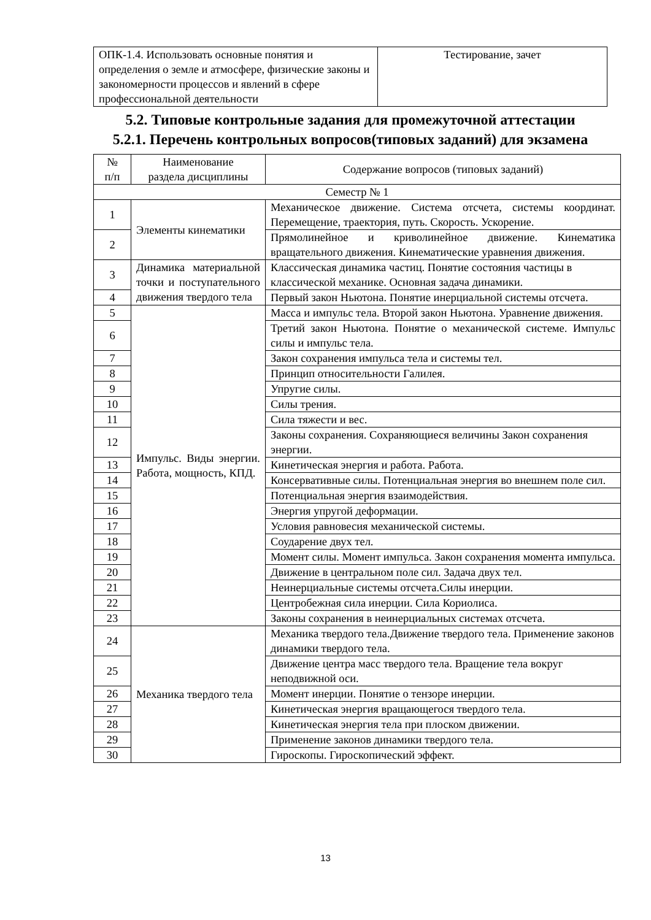| ОПК-1.4. Использовать основные понятия и определения о земле и атмосфере, физические законы и закономерности процессов и явлений в сфере профессиональной деятельности | Тестирование, зачет |
5.2. Типовые контрольные задания для промежуточной аттестации
5.2.1. Перечень контрольных вопросов(типовых заданий) для экзамена
| № п/п | Наименование раздела дисциплины | Содержание вопросов (типовых заданий) |
| --- | --- | --- |
| Семестр № 1 | | |
| 1 | Элементы кинематики | Механическое движение. Система отсчета, системы координат. Перемещение, траектория, путь. Скорость. Ускорение. |
| 2 | | Прямолинейное и криволинейное движение. Кинематика вращательного движения. Кинематические уравнения движения. |
| 3 | Динамика материальной точки и поступательного движения твердого тела | Классическая динамика частиц. Понятие состояния частицы в классической механике. Основная задача динамики. |
| 4 | | Первый закон Ньютона. Понятие инерциальной системы отсчета. |
| 5 | Импульс. Виды энергии. Работа, мощность, КПД. | Масса и импульс тела. Второй закон Ньютона. Уравнение движения. |
| 6 | | Третий закон Ньютона. Понятие о механической системе. Импульс силы и импульс тела. |
| 7 | | Закон сохранения импульса тела и системы тел. |
| 8 | | Принцип относительности Галилея. |
| 9 | | Упругие силы. |
| 10 | | Силы трения. |
| 11 | | Сила тяжести и вес. |
| 12 | | Законы сохранения. Сохраняющиеся величины Закон сохранения энергии. |
| 13 | | Кинетическая энергия и работа. Работа. |
| 14 | | Консервативные силы. Потенциальная энергия во внешнем поле сил. |
| 15 | | Потенциальная энергия взаимодействия. |
| 16 | | Энергия упругой деформации. |
| 17 | | Условия равновесия механической системы. |
| 18 | | Соударение двух тел. |
| 19 | | Момент силы. Момент импульса. Закон сохранения момента импульса. |
| 20 | | Движение в центральном поле сил. Задача двух тел. |
| 21 | | Неинерциальные системы отсчета.Силы инерции. |
| 22 | | Центробежная сила инерции. Сила Кориолиса. |
| 23 | | Законы сохранения в неинерциальных системах отсчета. |
| 24 | Механика твердого тела | Механика твердого тела.Движение твердого тела. Применение законов динамики твердого тела. |
| 25 | | Движение центра масс твердого тела. Вращение тела вокруг неподвижной оси. |
| 26 | | Момент инерции. Понятие о тензоре инерции. |
| 27 | | Кинетическая энергия вращающегося твердого тела. |
| 28 | | Кинетическая энергия тела при плоском движении. |
| 29 | | Применение законов динамики твердого тела. |
| 30 | | Гироскопы. Гироскопический эффект. |
13